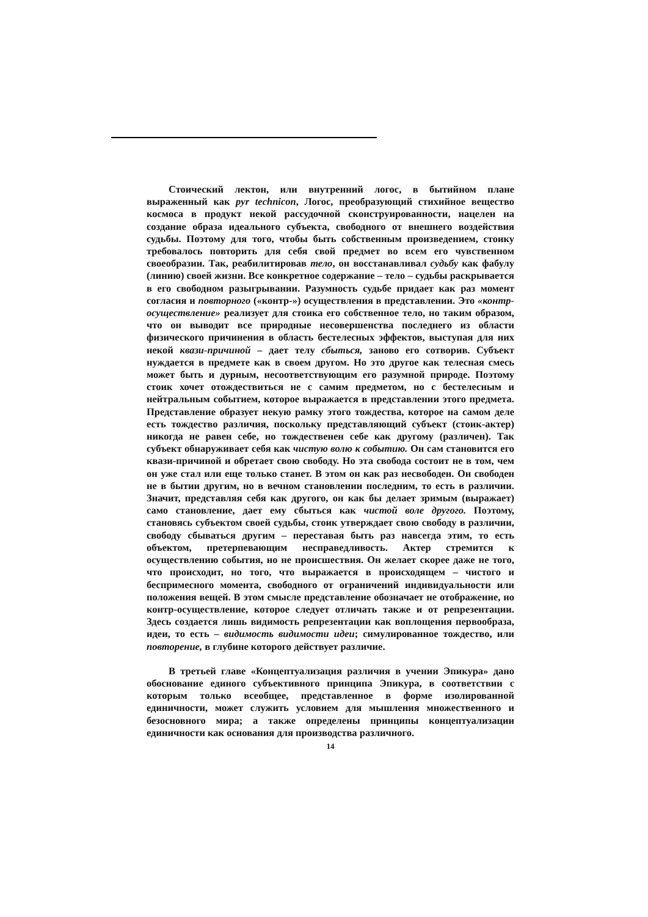Стоический лектон, или внутренний логос, в бытийном плане выраженный как pyr technicon, Логос, преобразующий стихийное вещество космоса в продукт некой рассудочной сконструированности, нацелен на создание образа идеального субъекта, свободного от внешнего воздействия судьбы. Поэтому для того, чтобы быть собственным произведением, стоику требовалось повторить для себя свой предмет во всем его чувственном своеобразии. Так, реабилитировав тело, он восстанавливал судьбу как фабулу (линию) своей жизни. Все конкретное содержание – тело – судьбы раскрывается в его свободном разыгрывании. Разумность судьбе придает как раз момент согласия и повторного («контр-») осуществления в представлении. Это «контр-осуществление» реализует для стоика его собственное тело, но таким образом, что он выводит все природные несовершенства последнего из области физического причинения в область бестелесных эффектов, выступая для них некой квази-причиной – дает телу сбыться, заново его сотворив. Субъект нуждается в предмете как в своем другом. Но это другое как телесная смесь может быть и дурным, несоответствующим его разумной природе. Поэтому стоик хочет отождествиться не с самим предметом, но с бестелесным и нейтральным событием, которое выражается в представлении этого предмета. Представление образует некую рамку этого тождества, которое на самом деле есть тождество различия, поскольку представляющий субъект (стоик-актер) никогда не равен себе, но тождественен себе как другому (различен). Так субъект обнаруживает себя как чистую волю к событию. Он сам становится его квази-причиной и обретает свою свободу. Но эта свобода состоит не в том, чем он уже стал или еще только станет. В этом он как раз несвободен. Он свободен не в бытии другим, но в вечном становлении последним, то есть в различии. Значит, представляя себя как другого, он как бы делает зримым (выражает) само становление, дает ему сбыться как чистой воле другого. Поэтому, становясь субъектом своей судьбы, стоик утверждает свою свободу в различии, свободу сбываться другим – переставая быть раз навсегда этим, то есть объектом, претерпевающим несправедливость. Актер стремится к осуществлению события, но не происшествия. Он желает скорее даже не того, что происходит, но того, что выражается в происходящем – чистого и беспримесного момента, свободного от ограничений индивидуальности или положения вещей. В этом смысле представление обозначает не отображение, но контр-осуществление, которое следует отличать также и от репрезентации. Здесь создается лишь видимость репрезентации как воплощения первообраза, идеи, то есть – видимость видимости идеи; симулированное тождество, или повторение, в глубине которого действует различие.
В третьей главе «Концептуализация различия в учении Эпикура» дано обоснование единого субъективного принципа Эпикура, в соответствии с которым только всеобщее, представленное в форме изолированной единичности, может служить условием для мышления множественного и безосновного мира; а также определены принципы концептуализации единичности как основания для производства различного.
14